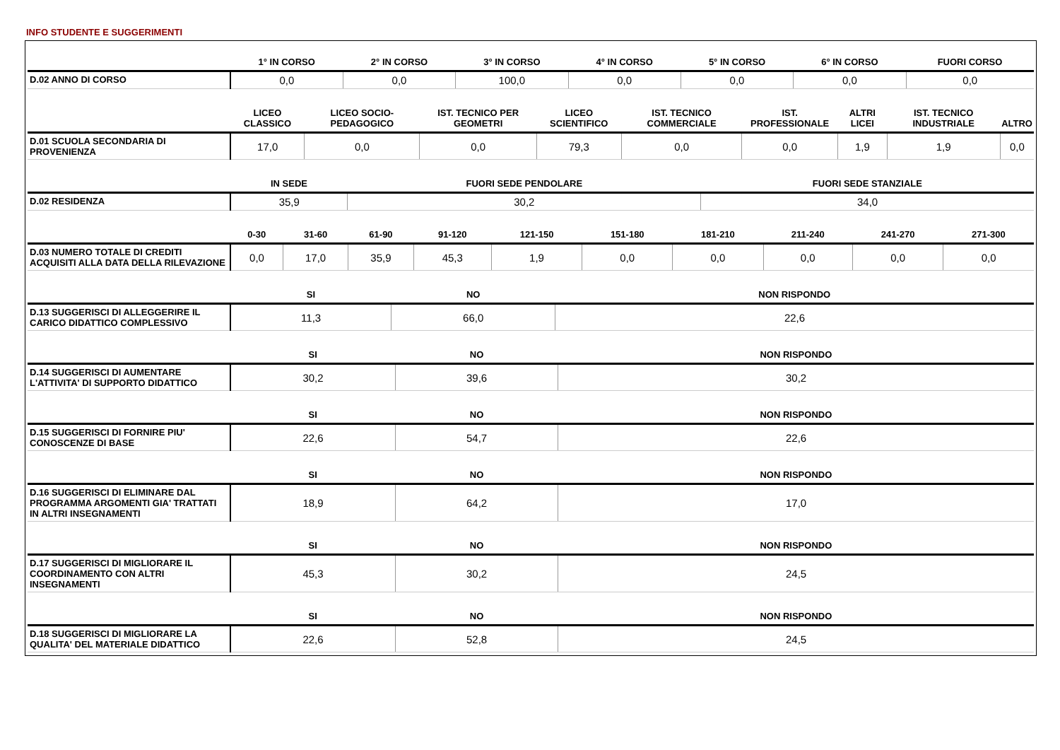INFO STUDENTE E SUGGERIMENTI
| | 1° IN CORSO | 2° IN CORSO | 3° IN CORSO | 4° IN CORSO | 5° IN CORSO | 6° IN CORSO | FUORI CORSO |
| --- | --- | --- | --- | --- | --- | --- | --- |
| D.02 ANNO DI CORSO | 0,0 | 0,0 | 100,0 | 0,0 | 0,0 | 0,0 | 0,0 |
| | LICEO CLASSICO | LICEO SOCIO-PEDAGOGICO | IST. TECNICO PER GEOMETRI | LICEO SCIENTIFICO | IST. TECNICO COMMERCIALE | IST. PROFESSIONALE | ALTRI LICEI | IST. TECNICO INDUSTRIALE | ALTRO |
| --- | --- | --- | --- | --- | --- | --- | --- | --- | --- |
| D.01 SCUOLA SECONDARIA DI PROVENIENZA | 17,0 | 0,0 | 0,0 | 79,3 | 0,0 | 0,0 | 1,9 | 1,9 | 0,0 |
| | IN SEDE | FUORI SEDE PENDOLARE | FUORI SEDE STANZIALE |
| --- | --- | --- | --- |
| D.02 RESIDENZA | 35,9 | 30,2 | 34,0 |
| | 0-30 | 31-60 | 61-90 | 91-120 | 121-150 | 151-180 | 181-210 | 211-240 | 241-270 | 271-300 |
| --- | --- | --- | --- | --- | --- | --- | --- | --- | --- | --- |
| D.03 NUMERO TOTALE DI CREDITI ACQUISITI ALLA DATA DELLA RILEVAZIONE | 0,0 | 17,0 | 35,9 | 45,3 | 1,9 | 0,0 | 0,0 | 0,0 | 0,0 | 0,0 |
| | SI | NO | NON RISPONDO |
| --- | --- | --- | --- |
| D.13 SUGGERISCI DI ALLEGGERIRE IL CARICO DIDATTICO COMPLESSIVO | 11,3 | 66,0 | 22,6 |
| | SI | NO | NON RISPONDO |
| --- | --- | --- | --- |
| D.14 SUGGERISCI DI AUMENTARE L'ATTIVITA' DI SUPPORTO DIDATTICO | 30,2 | 39,6 | 30,2 |
| | SI | NO | NON RISPONDO |
| --- | --- | --- | --- |
| D.15 SUGGERISCI DI FORNIRE PIU' CONOSCENZE DI BASE | 22,6 | 54,7 | 22,6 |
| | SI | NO | NON RISPONDO |
| --- | --- | --- | --- |
| D.16 SUGGERISCI DI ELIMINARE DAL PROGRAMMA ARGOMENTI GIA' TRATTATI IN ALTRI INSEGNAMENTI | 18,9 | 64,2 | 17,0 |
| | SI | NO | NON RISPONDO |
| --- | --- | --- | --- |
| D.17 SUGGERISCI DI MIGLIORARE IL COORDINAMENTO CON ALTRI INSEGNAMENTI | 45,3 | 30,2 | 24,5 |
| | SI | NO | NON RISPONDO |
| --- | --- | --- | --- |
| D.18 SUGGERISCI DI MIGLIORARE LA QUALITA' DEL MATERIALE DIDATTICO | 22,6 | 52,8 | 24,5 |